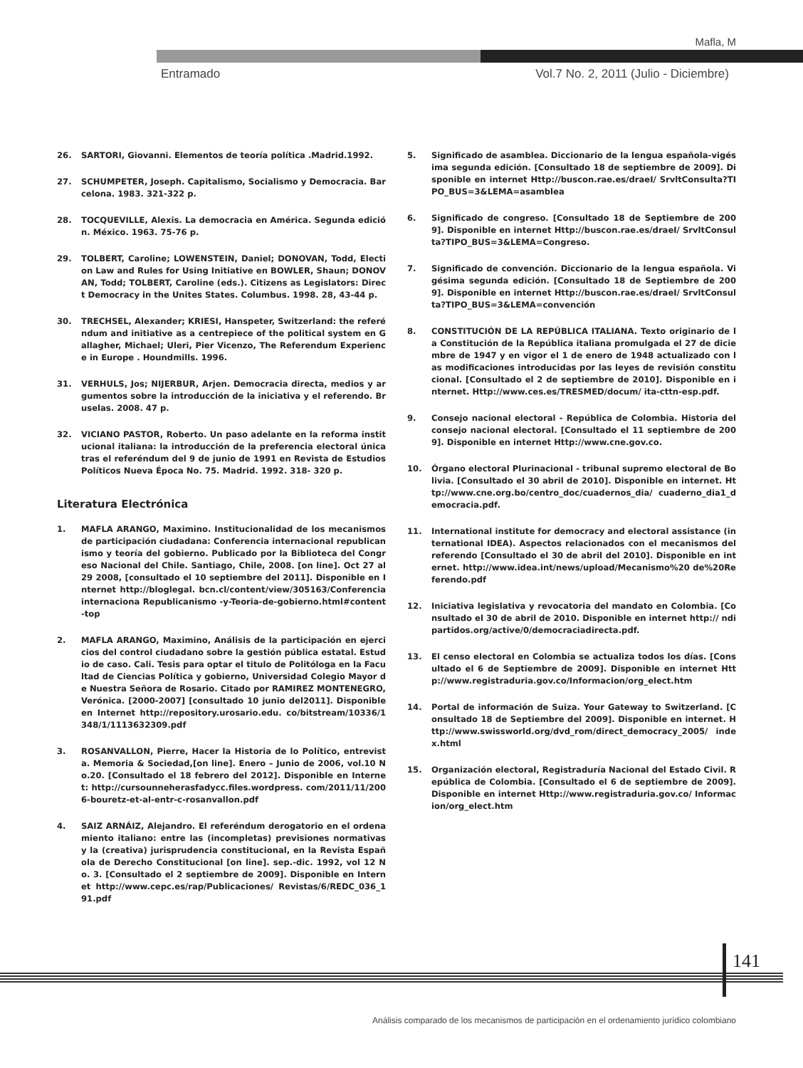Mafla, M
Entramado
Vol.7 No. 2, 2011 (Julio - Diciembre)
26. SARTORI, Giovanni. Elementos de teoría política .Madrid.1992.
27. SCHUMPETER, Joseph. Capitalismo, Socialismo y Democracia. Barcelona. 1983. 321-322 p.
28. TOCQUEVILLE, Alexis. La democracia en América. Segunda edición. México. 1963. 75-76 p.
29. TOLBERT, Caroline; LOWENSTEIN, Daniel; DONOVAN, Todd, Election Law and Rules for Using Initiative en BOWLER, Shaun; DONOVAN, Todd; TOLBERT, Caroline (eds.). Citizens as Legislators: Direct Democracy in the Unites States. Columbus. 1998. 28, 43-44 p.
30. TRECHSEL, Alexander; KRIESI, Hanspeter, Switzerland: the referéndum and initiative as a centrepiece of the political system en Gallagher, Michael; Uleri, Pier Vicenzo, The Referendum Experience in Europe . Houndmills. 1996.
31. VERHULS, Jos; NIJERBUR, Arjen. Democracia directa, medios y argumentos sobre la introducción de la iniciativa y el referendo. Bruselas. 2008. 47 p.
32. VICIANO PASTOR, Roberto. Un paso adelante en la reforma institucional italiana: la introducción de la preferencia electoral única tras el referéndum del 9 de junio de 1991 en Revista de Estudios Políticos Nueva Época No. 75. Madrid. 1992. 318- 320 p.
Literatura Electrónica
1. MAFLA ARANGO, Maximino. Institucionalidad de los mecanismos de participación ciudadana: Conferencia internacional republicanismo y teoría del gobierno. Publicado por la Biblioteca del Congreso Nacional del Chile. Santiago, Chile, 2008. [on line]. Oct 27 al 29 2008, [consultado el 10 septiembre del 2011]. Disponible en Internet http://bloglegal. bcn.cl/content/view/305163/Conferenciainternaciona Republicanismo -y-Teoria-de-gobierno.html#content-top
2. MAFLA ARANGO, Maximino, Análisis de la participación en ejercicios del control ciudadano sobre la gestión pública estatal. Estudio de caso. Cali. Tesis para optar el titulo de Politóloga en la Facultad de Ciencias Política y gobierno, Universidad Colegio Mayor de Nuestra Señora de Rosario. Citado por RAMIREZ MONTENEGRO, Verónica. [2000-2007] [consultado 10 junio del2011]. Disponible en Internet http://repository.urosario.edu. co/bitstream/10336/1348/1/1113632309.pdf
3. ROSANVALLON, Pierre, Hacer la Historia de lo Político, entrevista. Memoria & Sociedad,[on line]. Enero – Junio de 2006, vol.10 No.20. [Consultado el 18 febrero del 2012]. Disponible en Internet: http://cursounneherasfadycc.files.wordpress. com/2011/11/2006-bouretz-et-al-entr-c-rosanvallon.pdf
4. SAIZ ARNÁIZ, Alejandro. El referéndum derogatorio en el ordenamiento italiano: entre las (incompletas) previsiones normativas y la (creativa) jurisprudencia constitucional, en la Revista Española de Derecho Constitucional [on line]. sep.-dic. 1992, vol 12 No. 3. [Consultado el 2 septiembre de 2009]. Disponible en Internet http://www.cepc.es/rap/Publicaciones/ Revistas/6/REDC_036_191.pdf
5. Significado de asamblea. Diccionario de la lengua española-vigésima segunda edición. [Consultado 18 de septiembre de 2009]. Disponible en internet Http://buscon.rae.es/draeI/ SrvltConsulta?TIPO_BUS=3&LEMA=asamblea
6. Significado de congreso. [Consultado 18 de Septiembre de 2009]. Disponible en internet Http://buscon.rae.es/draeI/ SrvltConsulta?TIPO_BUS=3&LEMA=Congreso.
7. Significado de convención. Diccionario de la lengua española. Vigésima segunda edición. [Consultado 18 de Septiembre de 2009]. Disponible en internet Http://buscon.rae.es/draeI/ SrvltConsulta?TIPO_BUS=3&LEMA=convención
8. CONSTITUCIÓN DE LA REPÚBLICA ITALIANA. Texto originario de la Constitución de la República italiana promulgada el 27 de diciembre de 1947 y en vigor el 1 de enero de 1948 actualizado con las modificaciones introducidas por las leyes de revisión constitucional. [Consultado el 2 de septiembre de 2010]. Disponible en internet. Http://www.ces.es/TRESMED/docum/ ita-cttn-esp.pdf.
9. Consejo nacional electoral - República de Colombia. Historia del consejo nacional electoral. [Consultado el 11 septiembre de 2009]. Disponible en internet Http://www.cne.gov.co.
10. Órgano electoral Plurinacional - tribunal supremo electoral de Bolivia. [Consultado el 30 abril de 2010]. Disponible en internet. Http://www.cne.org.bo/centro_doc/cuadernos_dia/ cuaderno_dia1_democracia.pdf.
11. International institute for democracy and electoral assistance (international IDEA). Aspectos relacionados con el mecanismos del referendo [Consultado el 30 de abril del 2010]. Disponible en internet. http://www.idea.int/news/upload/Mecanismo%20 de%20Referendo.pdf
12. Iniciativa legislativa y revocatoria del mandato en Colombia. [Consultado el 30 de abril de 2010. Disponible en internet http:// ndipartidos.org/active/0/democraciadirecta.pdf.
13. El censo electoral en Colombia se actualiza todos los días. [Consultado el 6 de Septiembre de 2009]. Disponible en internet Http://www.registraduria.gov.co/Informacion/org_elect.htm
14. Portal de información de Suiza. Your Gateway to Switzerland. [Consultado 18 de Septiembre del 2009]. Disponible en internet. Http://www.swissworld.org/dvd_rom/direct_democracy_2005/ index.html
15. Organización electoral, Registraduría Nacional del Estado Civil. República de Colombia. [Consultado el 6 de septiembre de 2009]. Disponible en internet Http://www.registraduria.gov.co/ Informacion/org_elect.htm
141
Análisis comparado de los mecanismos de participación en el ordenamiento jurídico colombiano